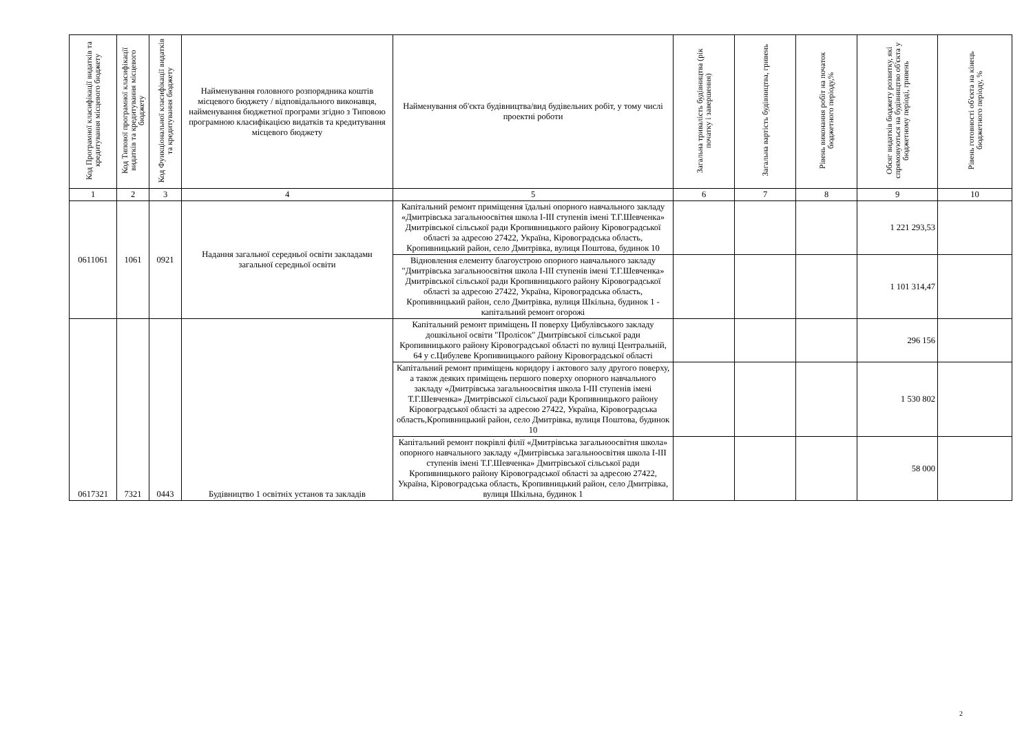| Код Програмної класифікації видатків та кредитування місцевого бюджету | Код Типової програмної класифікації видатків та кредитування місцевого бюджету | Код Функціональної класифікації видатків та кредитування бюджету | Найменування головного розпорядника коштів місцевого бюджету / відповідального виконавця, найменування бюджетної програми згідно з Типовою програмною класифікацією видатків та кредитування місцевого бюджету | Найменування об'єкта будівництва/вид будівельних робіт, у тому числі проектні роботи | Загальна тривалість будівництва (рік початку і завершення) | Загальна вартість будівництва, гривень | Рівень виконання робіт на початок бюджетного періоду,% | Обсяг видатків бюджету розвитку, які спрямовуються на будівництво об'єкта у бюджетному періоді, гривень | Рівень готовності об'єкта на кінець бюджетного періоду, % |
| --- | --- | --- | --- | --- | --- | --- | --- | --- | --- |
| 1 | 2 | 3 | 4 | 5 | 6 | 7 | 8 | 9 | 10 |
| 0611061 | 1061 | 0921 | Надання загальної середньої освіти закладами загальної середньої освіти | Капітальний ремонт приміщення їдальні опорного навчального закладу «Дмитрівська загальноосвітня школа І-ІІІ ступенів імені Т.Г.Шевченка» Дмитрівської сільської ради Кропивницького району Кіровоградської області за адресою 27422, Україна, Кіровоградська область, Кропивницький район, село Дмитрівка, вулиця Поштова, будинок 10 | | | | 1 221 293,53 | |
| | | | | Відновлення елементу благоустрою опорного навчального закладу "Дмитрівська загальноосвітня школа І-ІІІ ступенів імені Т.Г.Шевченка» Дмитрівської сільської ради Кропивницького району Кіровоградської області за адресою 27422, Україна, Кіровоградська область, Кропивницький район, село Дмитрівка, вулиця Шкільна, будинок 1 - капітальний ремонт огорожі | | | | 1 101 314,47 | |
| 0617321 | 7321 | 0443 | Будівництво 1 освітніх установ та закладів | Капітальний ремонт приміщень ІІ поверху Цибулівського закладу дошкільної освіти "Пролісок" Дмитрівської сільської ради Кропивницького району Кіровоградської області по вулиці Центральній, 64 у с.Цибулеве Кропивницького району Кіровоградської області | | | | 296 156 | |
| | | | | Капітальний ремонт приміщень коридору і актового залу другого поверху, а також деяких приміщень першого поверху опорного навчального закладу «Дмитрівська загальноосвітня школа І-ІІІ ступенів імені Т.Г.Шевченка» Дмитрівської сільської ради Кропивницького району Кіровоградської області за адресою 27422, Україна, Кіровоградська область,Кропивницький район, село Дмитрівка, вулиця Поштова, будинок 10 | | | | 1 530 802 | |
| | | | | Капітальний ремонт покрівлі філії «Дмитрівська загальноосвітня школа» опорного навчального закладу «Дмитрівська загальноосвітня школа І-ІІІ ступенів імені Т.Г.Шевченка» Дмитрівської сільської ради Кропивницького району Кіровоградської області за адресою 27422, Україна, Кіровоградська область, Кропивницький район, село Дмитрівка, вулиця Шкільна, будинок 1 | | | | 58 000 | |
2